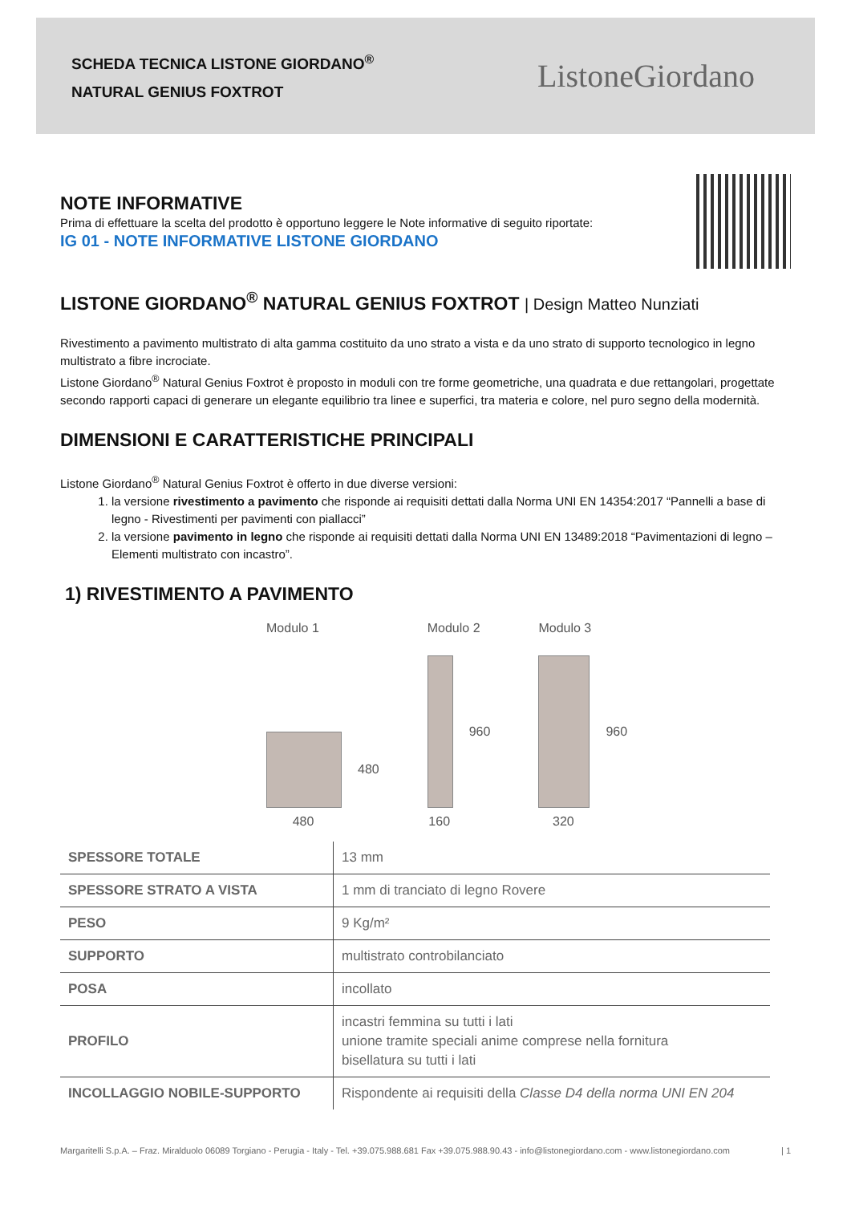SCHEDA TECNICA LISTONE GIORDANO<sup>®</sup>
NATURAL GENIUS FOXTROT
ListoneGiordano
NOTE INFORMATIVE
Prima di effettuare la scelta del prodotto è opportuno leggere le Note informative di seguito riportate:
IG 01 - NOTE INFORMATIVE LISTONE GIORDANO
LISTONE GIORDANO<sup>®</sup> NATURAL GENIUS FOXTROT | Design Matteo Nunziati
Rivestimento a pavimento multistrato di alta gamma costituito da uno strato a vista e da uno strato di supporto tecnologico in legno multistrato a fibre incrociate.
Listone Giordano<sup>®</sup> Natural Genius Foxtrot è proposto in moduli con tre forme geometriche, una quadrata e due rettangolari, progettate secondo rapporti capaci di generare un elegante equilibrio tra linee e superfici, tra materia e colore, nel puro segno della modernità.
DIMENSIONI E CARATTERISTICHE PRINCIPALI
Listone Giordano<sup>®</sup> Natural Genius Foxtrot è offerto in due diverse versioni:
1. la versione rivestimento a pavimento che risponde ai requisiti dettati dalla Norma UNI EN 14354:2017 “Pannelli a base di legno - Rivestimenti per pavimenti con piallacci”
2. la versione pavimento in legno che risponde ai requisiti dettati dalla Norma UNI EN 13489:2018 “Pavimentazioni di legno – Elementi multistrato con incastro”.
1) RIVESTIMENTO A PAVIMENTO
Modulo 1
480
480
Modulo 2
960
160
Modulo 3
960
320
| SPESSORE TOTALE | 13 mm |
| SPESSORE STRATO A VISTA | 1 mm di tranciato di legno Rovere |
| PESO | 9 Kg/m² |
| SUPPORTO | multistrato controbilanciato |
| POSA | incollato |
| PROFILO | incastri femmina su tutti i lati unione tramite speciali anime comprese nella fornitura bisellatura su tutti i lati |
| INCOLLAGGIO NOBILE-SUPPORTO | Rispondente ai requisiti della Classe D4 della norma UNI EN 204 |
Margaritelli S.p.A. – Fraz. Miralduolo 06089 Torgiano - Perugia - Italy - Tel. +39.075.988.681 Fax +39.075.988.90.43 - info@listonegiordano.com - www.listonegiordano.com | 1